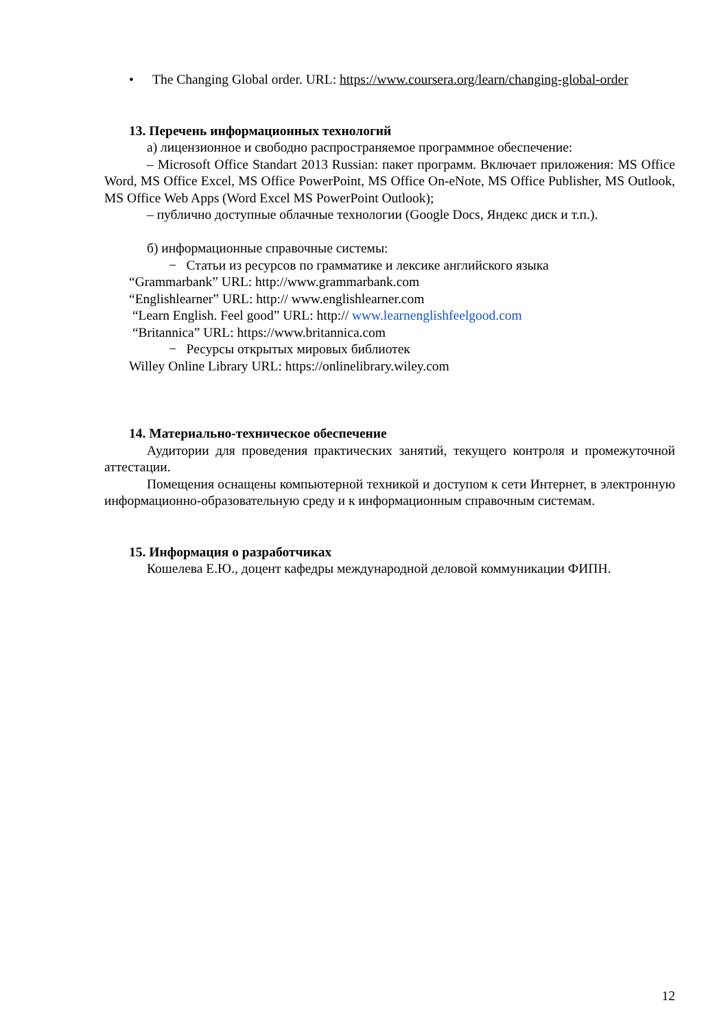• The Changing Global order. URL: https://www.coursera.org/learn/changing-global-order
13. Перечень информационных технологий
а) лицензионное и свободно распространяемое программное обеспечение:
– Microsoft Office Standart 2013 Russian: пакет программ. Включает приложения: MS Office Word, MS Office Excel, MS Office PowerPoint, MS Office On-eNote, MS Office Publisher, MS Outlook, MS Office Web Apps (Word Excel MS PowerPoint Outlook);
– публично доступные облачные технологии (Google Docs, Яндекс диск и т.п.).
б) информационные справочные системы:
− Статьи из ресурсов по грамматике и лексике английского языка
“Grammarbank” URL: http://www.grammarbank.com
“Englishlearner” URL: http:// www.englishlearner.com
“Learn English. Feel good” URL: http:// www.learnenglishfeelgood.com
“Britannica” URL: https://www.britannica.com
− Ресурсы открытых мировых библиотек
Willey Online Library URL: https://onlinelibrary.wiley.com
14. Материально-техническое обеспечение
Аудитории для проведения практических занятий, текущего контроля и промежуточной аттестации.
Помещения оснащены компьютерной техникой и доступом к сети Интернет, в электронную информационно-образовательную среду и к информационным справочным системам.
15. Информация о разработчиках
Кошелева Е.Ю., доцент кафедры международной деловой коммуникации ФИПН.
12